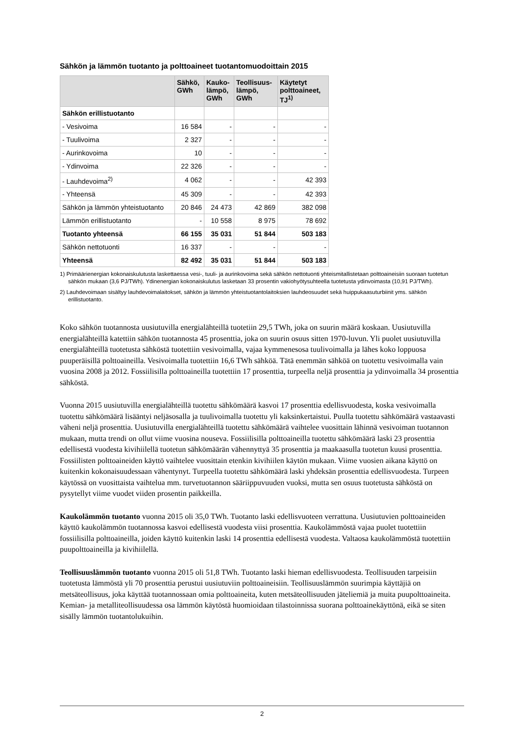Sähkön ja lämmön tuotanto ja polttoaineet tuotantomuodoittain 2015
| | Sähkö, GWh | Kauko- lämpö, GWh | Teollisuus- lämpö, GWh | Käytetyt polttoaineet, TJ<sup>1)</sup> |
| --- | --- | --- | --- | --- |
| Sähkön erillistuotanto | | | | |
| - Vesivoima | 16 584 | - | - | - |
| - Tuulivoima | 2 327 | - | - | - |
| - Aurinkovoima | 10 | - | - | - |
| - Ydinvoima | 22 326 | - | - | - |
| - Lauhdevoima<sup>2)</sup> | 4 062 | - | - | 42 393 |
| - Yhteensä | 45 309 | - | - | 42 393 |
| Sähkön ja lämmön yhteistuotanto | 20 846 | 24 473 | 42 869 | 382 098 |
| Lämmön erillistuotanto | - | 10 558 | 8 975 | 78 692 |
| Tuotanto yhteensä | 66 155 | 35 031 | 51 844 | 503 183 |
| Sähkön nettotuonti | 16 337 | - | - | - |
| Yhteensä | 82 492 | 35 031 | 51 844 | 503 183 |
1) Primäärienergian kokonaiskulutusta laskettaessa vesi-, tuuli- ja aurinkovoima sekä sähkön nettotuonti yhteismitallistetaan polttoaineisiin suoraan tuotetun sähkön mukaan (3,6 PJ/TWh). Ydinenergian kokonaiskulutus lasketaan 33 prosentin vakiohyötysuhteella tuotetusta ydinvoimasta (10,91 PJ/TWh).
2) Lauhdevoimaan sisältyy lauhdevoimalaitokset, sähkön ja lämmön yhteistuotantolaitoksien lauhdeosuudet sekä huippukaasuturbiinit yms. sähkön erillistuotanto.
Koko sähkön tuotannosta uusiutuvilla energialähteillä tuotetiin 29,5 TWh, joka on suurin määrä koskaan. Uusiutuvilla energialähteillä katettiin sähkön tuotannosta 45 prosenttia, joka on suurin osuus sitten 1970-luvun. Yli puolet uusiutuvilla energialähteillä tuotetusta sähköstä tuotettiin vesivoimalla, vajaa kymmenesosa tuulivoimalla ja lähes koko loppuosa puuperäisillä polttoaineilla. Vesivoimalla tuotettiin 16,6 TWh sähköä. Tätä enemmän sähköä on tuotettu vesivoimalla vain vuosina 2008 ja 2012. Fossiilisilla polttoaineilla tuotettiin 17 prosenttia, turpeella neljä prosenttia ja ydinvoimalla 34 prosenttia sähköstä.
Vuonna 2015 uusiutuvilla energialähteillä tuotettu sähkömäärä kasvoi 17 prosenttia edellisvuodesta, koska vesivoimalla tuotettu sähkömäärä lisääntyi neljäsosalla ja tuulivoimalla tuotettu yli kaksinkertaistui. Puulla tuotettu sähkömäärä vastaavasti väheni neljä prosenttia. Uusiutuvilla energialähteillä tuotettu sähkömäärä vaihtelee vuosittain lähinnä vesivoiman tuotannon mukaan, mutta trendi on ollut viime vuosina nouseva. Fossiilisilla polttoaineilla tuotettu sähkömäärä laski 23 prosenttia edellisestä vuodesta kivihiilellä tuotetun sähkömäärän vähennyttyä 35 prosenttia ja maakaasulla tuotetun kuusi prosenttia. Fossiilisten polttoaineiden käyttö vaihtelee vuosittain etenkin kivihiilen käytön mukaan. Viime vuosien aikana käyttö on kuitenkin kokonaisuudessaan vähentynyt. Turpeella tuotettu sähkömäärä laski yhdeksän prosenttia edellisvuodesta. Turpeen käytössä on vuosittaista vaihtelua mm. turvetuotannon sääriippuvuuden vuoksi, mutta sen osuus tuotetusta sähköstä on pysytellyt viime vuodet viiden prosentin paikkeilla.
Kaukolämmön tuotanto vuonna 2015 oli 35,0 TWh. Tuotanto laski edellisvuoteen verrattuna. Uusiutuvien polttoaineiden käyttö kaukolämmön tuotannossa kasvoi edellisestä vuodesta viisi prosenttia. Kaukolämmöstä vajaa puolet tuotettiin fossiilisilla polttoaineilla, joiden käyttö kuitenkin laski 14 prosenttia edellisestä vuodesta. Valtaosa kaukolämmöstä tuotettiin puupolttoaineilla ja kivihiilellä.
Teollisuuslämmön tuotanto vuonna 2015 oli 51,8 TWh. Tuotanto laski hieman edellisvuodesta. Teollisuuden tarpeisiin tuotetusta lämmöstä yli 70 prosenttia perustui uusiutuviin polttoaineisiin. Teollisuuslämmön suurimpia käyttäjiä on metsäteollisuus, joka käyttää tuotannossaan omia polttoaineita, kuten metsäteollisuuden jäteliemiä ja muita puupolttoaineita. Kemian- ja metalliteollisuudessa osa lämmön käytöstä huomioidaan tilastoinnissa suorana polttoainekäyttönä, eikä se siten sisälly lämmön tuotantolukuihin.
2